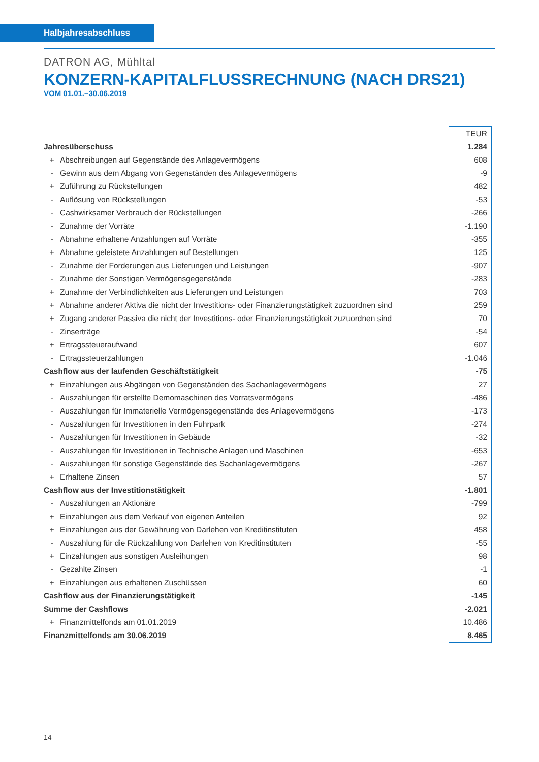Halbjahresabschluss
DATRON AG, Mühltal
KONZERN-KAPITALFLUSSRECHNUNG (NACH DRS21)
VOM 01.01.–30.06.2019
| | | TEUR |
| Jahresüberschuss | | 1.284 |
| + | Abschreibungen auf Gegenstände des Anlagevermögens | 608 |
| - | Gewinn aus dem Abgang von Gegenständen des Anlagevermögens | -9 |
| + | Zuführung zu Rückstellungen | 482 |
| - | Auflösung von Rückstellungen | -53 |
| - | Cashwirksamer Verbrauch der Rückstellungen | -266 |
| - | Zunahme der Vorräte | -1.190 |
| - | Abnahme erhaltene Anzahlungen auf Vorräte | -355 |
| + | Abnahme geleistete Anzahlungen auf Bestellungen | 125 |
| - | Zunahme der Forderungen aus Lieferungen und Leistungen | -907 |
| - | Zunahme der Sonstigen Vermögensgegenstände | -283 |
| + | Zunahme der Verbindlichkeiten aus Lieferungen und Leistungen | 703 |
| + | Abnahme anderer Aktiva die nicht der Investitions- oder Finanzierungstätigkeit zuzuordnen sind | 259 |
| + | Zugang anderer Passiva die nicht der Investitions- oder Finanzierungstätigkeit zuzuordnen sind | 70 |
| - | Zinserträge | -54 |
| + | Ertragssteueraufwand | 607 |
| - | Ertragssteuerzahlungen | -1.046 |
| Cashflow aus der laufenden Geschäftstätigkeit | | -75 |
| + | Einzahlungen aus Abgängen von Gegenständen des Sachanlagevermögens | 27 |
| - | Auszahlungen für erstellte Demomaschinen des Vorratsvermögens | -486 |
| - | Auszahlungen für Immaterielle Vermögensgegenstände des Anlagevermögens | -173 |
| - | Auszahlungen für Investitionen in den Fuhrpark | -274 |
| - | Auszahlungen für Investitionen in Gebäude | -32 |
| - | Auszahlungen für Investitionen in Technische Anlagen und Maschinen | -653 |
| - | Auszahlungen für sonstige Gegenstände des Sachanlagevermögens | -267 |
| + | Erhaltene Zinsen | 57 |
| Cashflow aus der Investitionstätigkeit | | -1.801 |
| - | Auszahlungen an Aktionäre | -799 |
| + | Einzahlungen aus dem Verkauf von eigenen Anteilen | 92 |
| + | Einzahlungen aus der Gewährung von Darlehen von Kreditinstituten | 458 |
| - | Auszahlung für die Rückzahlung von Darlehen von Kreditinstituten | -55 |
| + | Einzahlungen aus sonstigen Ausleihungen | 98 |
| - | Gezahlte Zinsen | -1 |
| + | Einzahlungen aus erhaltenen Zuschüssen | 60 |
| Cashflow aus der Finanzierungstätigkeit | | -145 |
| Summe der Cashflows | | -2.021 |
| + | Finanzmittelfonds am 01.01.2019 | 10.486 |
| Finanzmittelfonds am 30.06.2019 | | 8.465 |
14